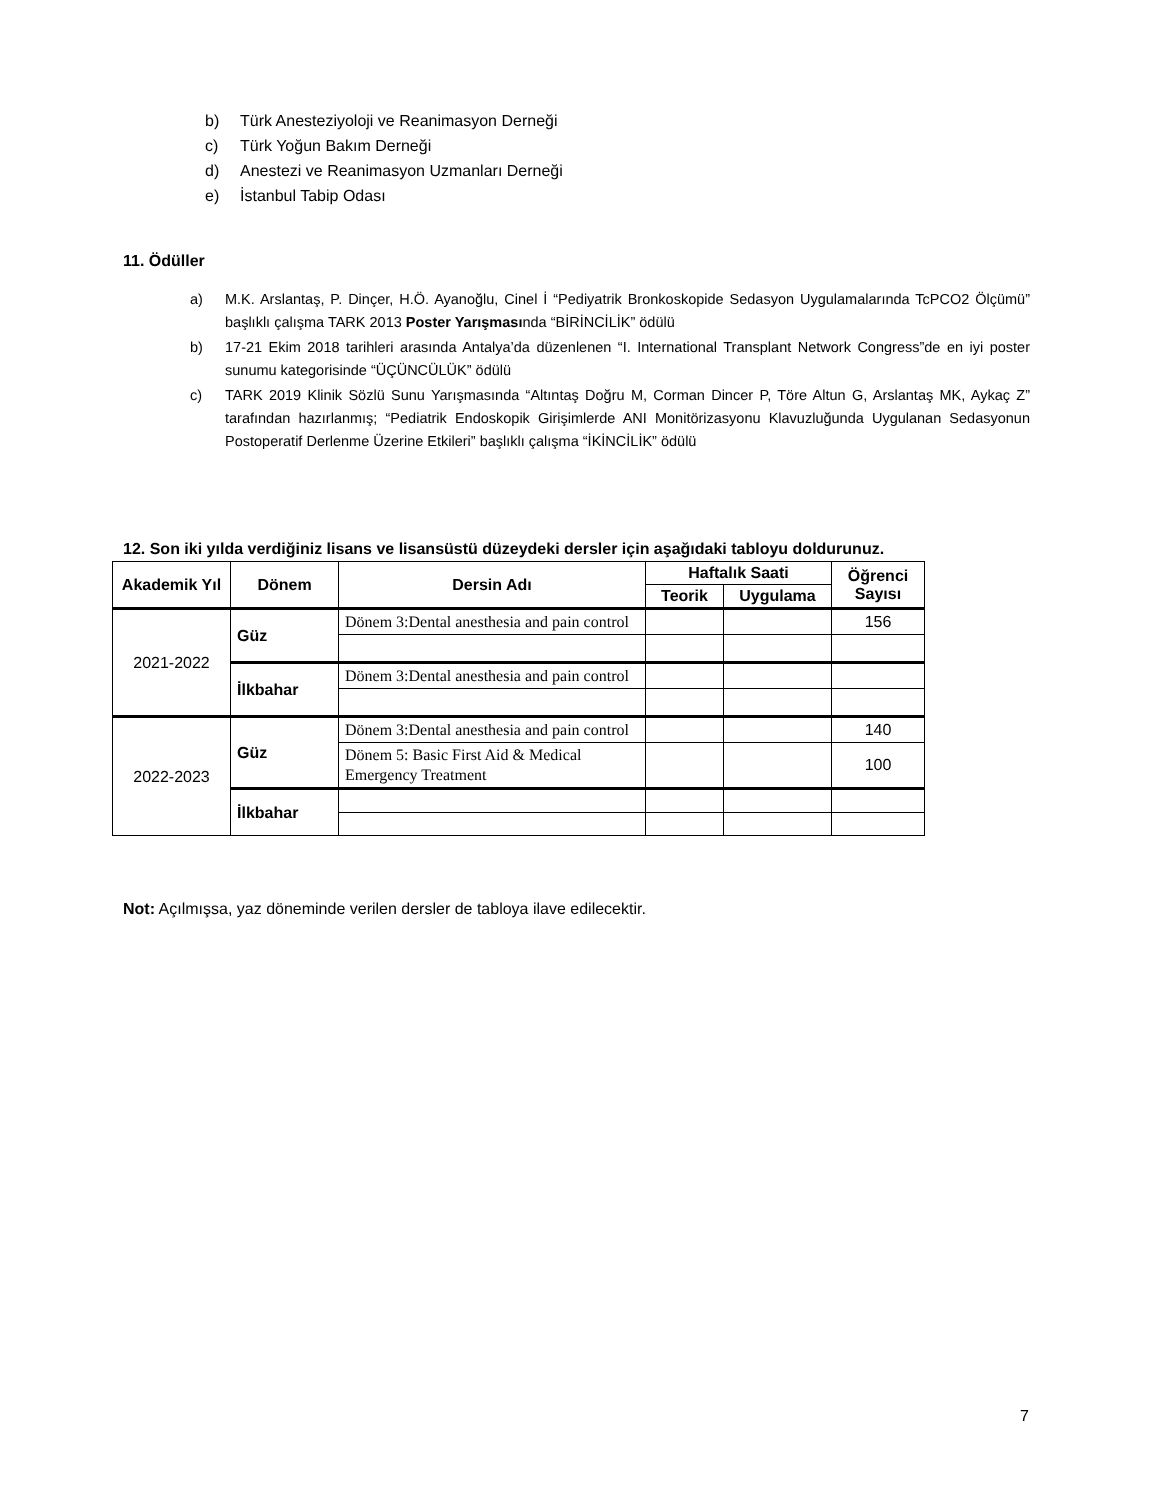b) Türk Anesteziyoloji ve Reanimasyon Derneği
c) Türk Yoğun Bakım Derneği
d) Anestezi ve Reanimasyon Uzmanları Derneği
e) İstanbul Tabip Odası
11. Ödüller
a) M.K. Arslantaş, P. Dinçer, H.Ö. Ayanoğlu, Cinel İ “Pediyatrik Bronkoskopide Sedasyon Uygulamalarında TcPCO2 Ölçümü” başlıklı çalışma TARK 2013 Poster Yarışmasında “BİRİNCİLİK” ödülü
b) 17-21 Ekim 2018 tarihleri arasında Antalya’da düzenlenen “I. International Transplant Network Congress”de en iyi poster sunumu kategorisinde “ÜÇÜNCÜLÜK” ödülü
c) TARK 2019 Klinik Sözlü Sunu Yarışmasında “Altıntaş Doğru M, Corman Dincer P, Töre Altun G, Arslantaş MK, Aykaç Z” tarafından hazırlanmış; “Pediatrik Endoskopik Girişimlerde ANI Monitörizasyonu Klavuzluğunda Uygulanan Sedasyonun Postoperatif Derlenme Üzerine Etkileri” başlıklı çalışma “İKİNCİLİK” ödülü
12. Son iki yılda verdiğiniz lisans ve lisansüstü düzeydeki dersler için aşağıdaki tabloyu doldurunuz.
| Akademik Yıl | Dönem | Dersin Adı | Haftalık Saati | | Öğrenci Sayısı |
| --- | --- | --- | --- | --- | --- |
| | | | Teorik | Uygulama | |
| 2021-2022 | Güz | Dönem 3:Dental anesthesia and pain control | | | 156 |
| | İlkbahar | Dönem 3:Dental anesthesia and pain control | | | |
| 2022-2023 | Güz | Dönem 3:Dental anesthesia and pain control | | | 140 |
| | | Dönem 5: Basic First Aid & Medical Emergency Treatment | | | 100 |
| | İlkbahar | | | | |
Not: Açılmışsa, yaz döneminde verilen dersler de tabloya ilave edilecektir.
7